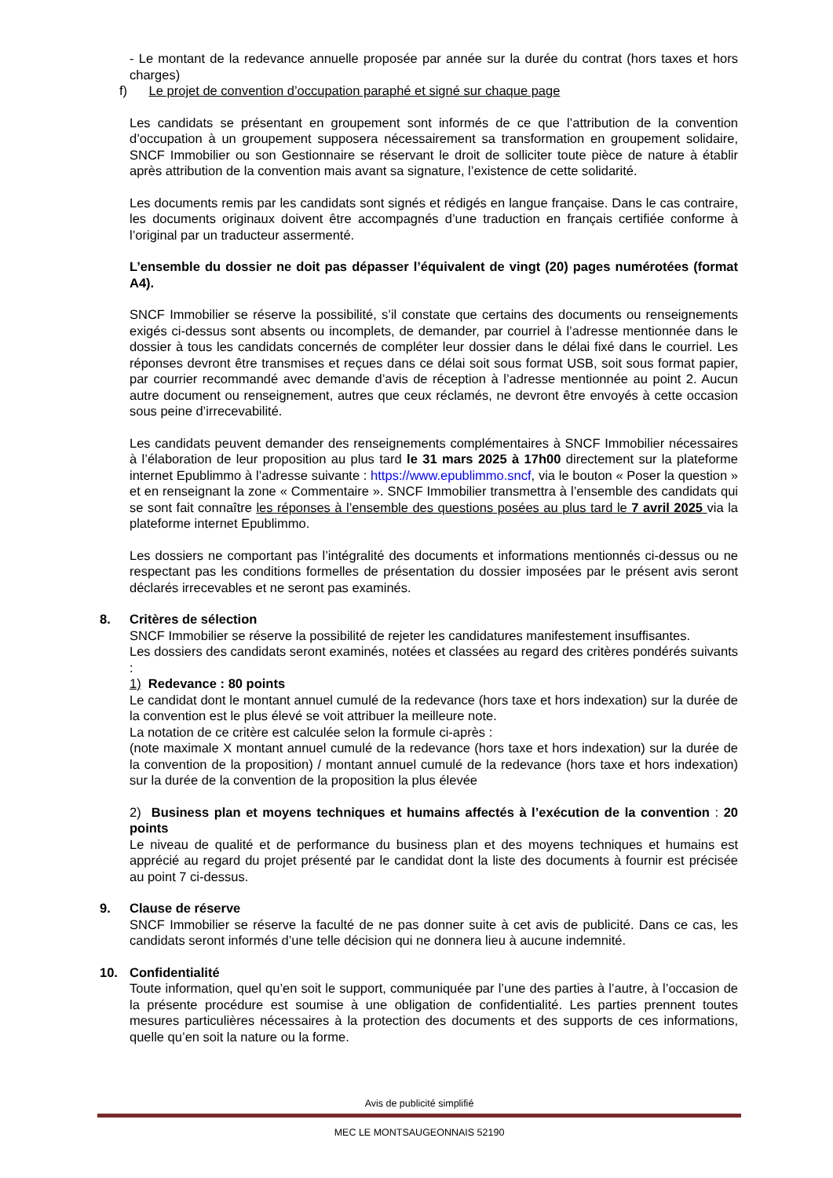- Le montant de la redevance annuelle proposée par année sur la durée du contrat (hors taxes et hors charges)
f) Le projet de convention d’occupation paraphé et signé sur chaque page
Les candidats se présentant en groupement sont informés de ce que l’attribution de la convention d’occupation à un groupement supposera nécessairement sa transformation en groupement solidaire, SNCF Immobilier ou son Gestionnaire se réservant le droit de solliciter toute pièce de nature à établir après attribution de la convention mais avant sa signature, l’existence de cette solidarité.
Les documents remis par les candidats sont signés et rédigés en langue française. Dans le cas contraire, les documents originaux doivent être accompagnés d’une traduction en français certifiée conforme à l’original par un traducteur assermenté.
L’ensemble du dossier ne doit pas dépasser l’équivalent de vingt (20) pages numérotées (format A4).
SNCF Immobilier se réserve la possibilité, s’il constate que certains des documents ou renseignements exigés ci-dessus sont absents ou incomplets, de demander, par courriel à l’adresse mentionnée dans le dossier à tous les candidats concernés de compléter leur dossier dans le délai fixé dans le courriel. Les réponses devront être transmises et reçues dans ce délai soit sous format USB, soit sous format papier, par courrier recommandé avec demande d’avis de réception à l’adresse mentionnée au point 2. Aucun autre document ou renseignement, autres que ceux réclamés, ne devront être envoyés à cette occasion sous peine d’irrecevabilité.
Les candidats peuvent demander des renseignements complémentaires à SNCF Immobilier nécessaires à l’élaboration de leur proposition au plus tard le 31 mars 2025 à 17h00 directement sur la plateforme internet Epublimmo à l’adresse suivante : https://www.epublimmo.sncf, via le bouton « Poser la question » et en renseignant la zone « Commentaire ». SNCF Immobilier transmettra à l’ensemble des candidats qui se sont fait connaître les réponses à l’ensemble des questions posées au plus tard le 7 avril 2025 via la plateforme internet Epublimmo.
Les dossiers ne comportant pas l’intégralité des documents et informations mentionnés ci-dessus ou ne respectant pas les conditions formelles de présentation du dossier imposées par le présent avis seront déclarés irrecevables et ne seront pas examinés.
8. Critères de sélection
SNCF Immobilier se réserve la possibilité de rejeter les candidatures manifestement insuffisantes.
Les dossiers des candidats seront examinés, notées et classées au regard des critères pondérés suivants :
1) Redevance : 80 points
Le candidat dont le montant annuel cumulé de la redevance (hors taxe et hors indexation) sur la durée de la convention est le plus élevé se voit attribuer la meilleure note.
La notation de ce critère est calculée selon la formule ci-après :
(note maximale X montant annuel cumulé de la redevance (hors taxe et hors indexation) sur la durée de la convention de la proposition) / montant annuel cumulé de la redevance (hors taxe et hors indexation) sur la durée de la convention de la proposition la plus élevée
2) Business plan et moyens techniques et humains affectés à l’exécution de la convention : 20 points
Le niveau de qualité et de performance du business plan et des moyens techniques et humains est apprécié au regard du projet présenté par le candidat dont la liste des documents à fournir est précisée au point 7 ci-dessus.
9. Clause de réserve
SNCF Immobilier se réserve la faculté de ne pas donner suite à cet avis de publicité. Dans ce cas, les candidats seront informés d’une telle décision qui ne donnera lieu à aucune indemnité.
10. Confidentialité
Toute information, quel qu’en soit le support, communiquée par l’une des parties à l’autre, à l’occasion de la présente procédure est soumise à une obligation de confidentialité. Les parties prennent toutes mesures particulières nécessaires à la protection des documents et des supports de ces informations, quelle qu’en soit la nature ou la forme.
Avis de publicité simplifié
MEC LE MONTSAUGEONNAIS 52190